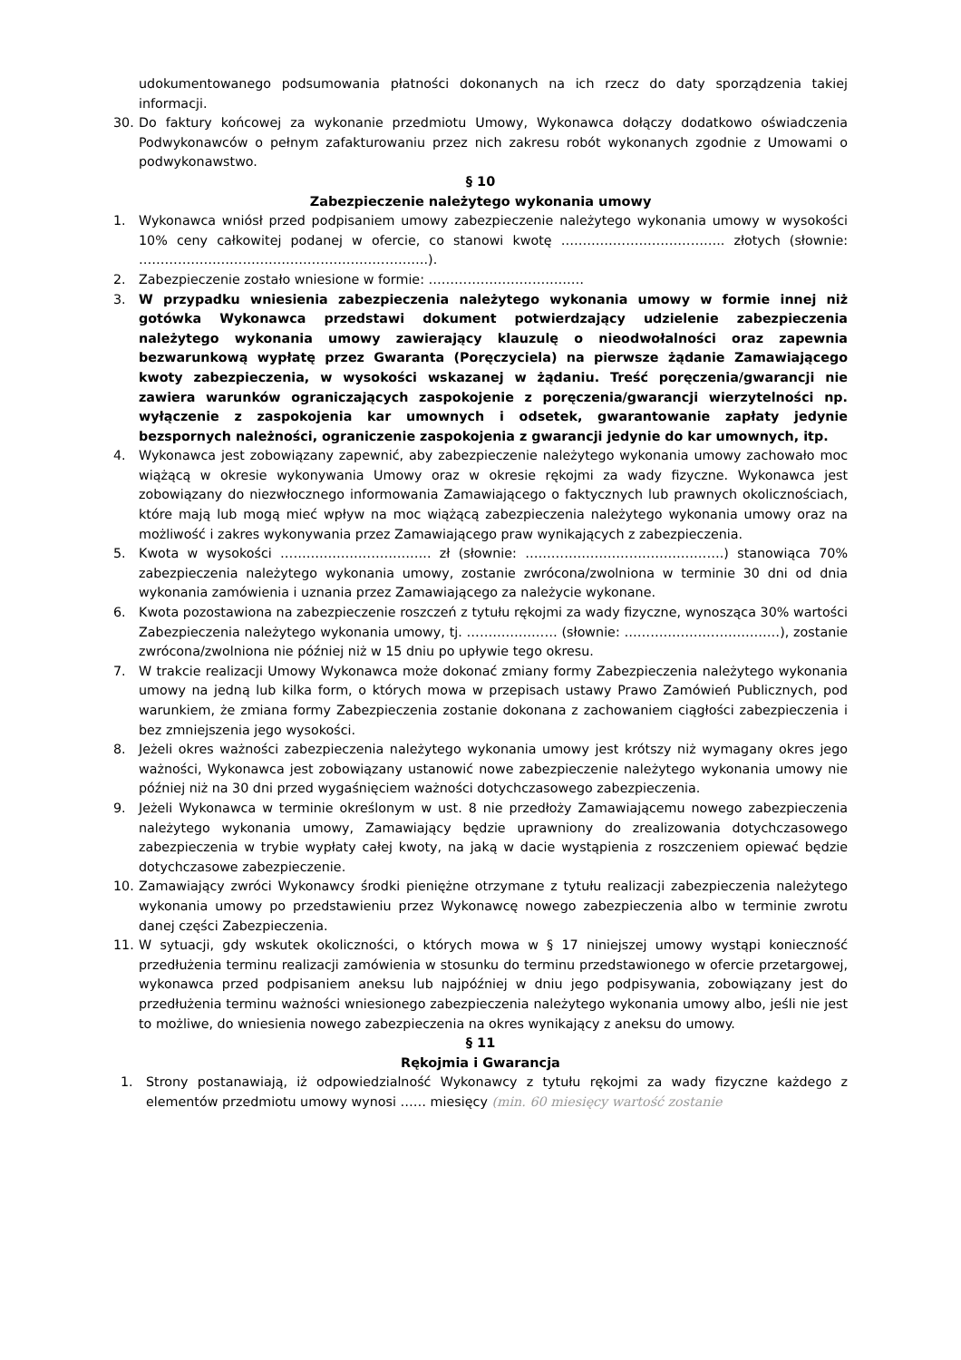udokumentowanego podsumowania płatności dokonanych na ich rzecz do daty sporządzenia takiej informacji.
30. Do faktury końcowej za wykonanie przedmiotu Umowy, Wykonawca dołączy dodatkowo oświadczenia Podwykonawców o pełnym zafakturowaniu przez nich zakresu robót wykonanych zgodnie z Umowami o podwykonawstwo.
§ 10
Zabezpieczenie należytego wykonania umowy
1. Wykonawca wniósł przed podpisaniem umowy zabezpieczenie należytego wykonania umowy w wysokości 10% ceny całkowitej podanej w ofercie, co stanowi kwotę ……………………………….. złotych (słownie: ………………………………………………………….).
2. Zabezpieczenie zostało wniesione w formie: ………………………………
3. W przypadku wniesienia zabezpieczenia należytego wykonania umowy w formie innej niż gotówka Wykonawca przedstawi dokument potwierdzający udzielenie zabezpieczenia należytego wykonania umowy zawierający klauzulę o nieodwołalności oraz zapewnia bezwarunkową wypłatę przez Gwaranta (Poręczyciela) na pierwsze żądanie Zamawiającego kwoty zabezpieczenia, w wysokości wskazanej w żądaniu. Treść poręczenia/gwarancji nie zawiera warunków ograniczających zaspokojenie z poręczenia/gwarancji wierzytelności np. wyłączenie z zaspokojenia kar umownych i odsetek, gwarantowanie zapłaty jedynie bezspornych należności, ograniczenie zaspokojenia z gwarancji jedynie do kar umownych, itp.
4. Wykonawca jest zobowiązany zapewnić, aby zabezpieczenie należytego wykonania umowy zachowało moc wiążącą w okresie wykonywania Umowy oraz w okresie rękojmi za wady fizyczne. Wykonawca jest zobowiązany do niezwłocznego informowania Zamawiającego o faktycznych lub prawnych okolicznościach, które mają lub mogą mieć wpływ na moc wiążącą zabezpieczenia należytego wykonania umowy oraz na możliwość i zakres wykonywania przez Zamawiającego praw wynikających z zabezpieczenia.
5. Kwota w wysokości …………………………….. zł (słownie: ……………………………………….) stanowiąca 70% zabezpieczenia należytego wykonania umowy, zostanie zwrócona/zwolniona w terminie 30 dni od dnia wykonania zamówienia i uznania przez Zamawiającego za należycie wykonane.
6. Kwota pozostawiona na zabezpieczenie roszczeń z tytułu rękojmi za wady fizyczne, wynosząca 30% wartości Zabezpieczenia należytego wykonania umowy, tj. ………………… (słownie: ………………………………), zostanie zwrócona/zwolniona nie później niż w 15 dniu po upływie tego okresu.
7. W trakcie realizacji Umowy Wykonawca może dokonać zmiany formy Zabezpieczenia należytego wykonania umowy na jedną lub kilka form, o których mowa w przepisach ustawy Prawo Zamówień Publicznych, pod warunkiem, że zmiana formy Zabezpieczenia zostanie dokonana z zachowaniem ciągłości zabezpieczenia i bez zmniejszenia jego wysokości.
8. Jeżeli okres ważności zabezpieczenia należytego wykonania umowy jest krótszy niż wymagany okres jego ważności, Wykonawca jest zobowiązany ustanowić nowe zabezpieczenie należytego wykonania umowy nie później niż na 30 dni przed wygaśnięciem ważności dotychczasowego zabezpieczenia.
9. Jeżeli Wykonawca w terminie określonym w ust. 8 nie przedłoży Zamawiającemu nowego zabezpieczenia należytego wykonania umowy, Zamawiający będzie uprawniony do zrealizowania dotychczasowego zabezpieczenia w trybie wypłaty całej kwoty, na jaką w dacie wystąpienia z roszczeniem opiewać będzie dotychczasowe zabezpieczenie.
10. Zamawiający zwróci Wykonawcy środki pieniężne otrzymane z tytułu realizacji zabezpieczenia należytego wykonania umowy po przedstawieniu przez Wykonawcę nowego zabezpieczenia albo w terminie zwrotu danej części Zabezpieczenia.
11. W sytuacji, gdy wskutek okoliczności, o których mowa w § 17 niniejszej umowy wystąpi konieczność przedłużenia terminu realizacji zamówienia w stosunku do terminu przedstawionego w ofercie przetargowej, wykonawca przed podpisaniem aneksu lub najpóźniej w dniu jego podpisywania, zobowiązany jest do przedłużenia terminu ważności wniesionego zabezpieczenia należytego wykonania umowy albo, jeśli nie jest to możliwe, do wniesienia nowego zabezpieczenia na okres wynikający z aneksu do umowy.
§ 11
Rękojmia i Gwarancja
1. Strony postanawiają, iż odpowiedzialność Wykonawcy z tytułu rękojmi za wady fizyczne każdego z elementów przedmiotu umowy wynosi …… miesięcy (min. 60 miesięcy wartość zostanie